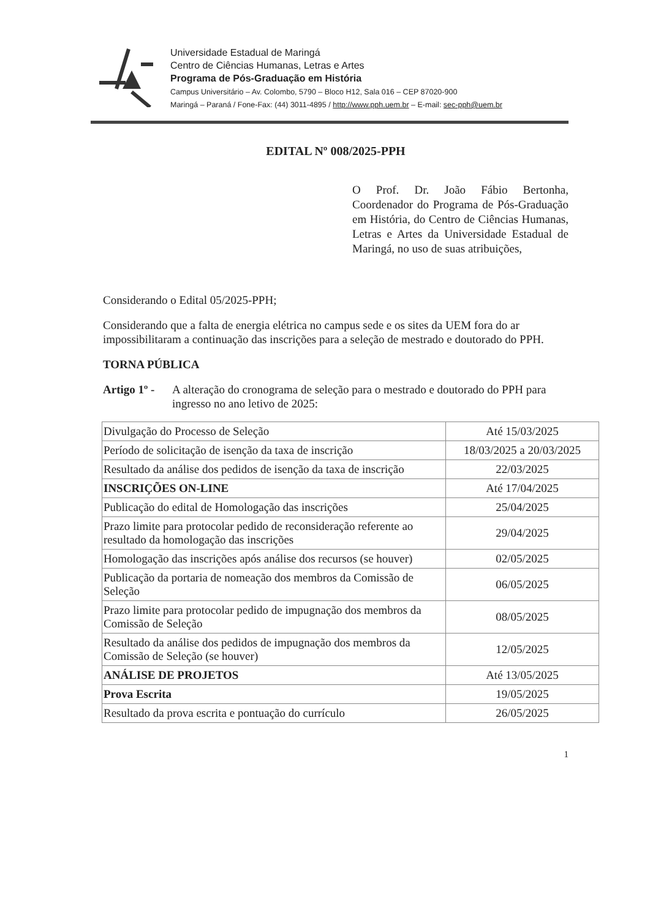Universidade Estadual de Maringá
Centro de Ciências Humanas, Letras e Artes
Programa de Pós-Graduação em História
Campus Universitário – Av. Colombo, 5790 – Bloco H12, Sala 016 – CEP 87020-900
Maringá – Paraná / Fone-Fax: (44) 3011-4895 / http://www.pph.uem.br – E-mail: sec-pph@uem.br
EDITAL Nº 008/2025-PPH
O Prof. Dr. João Fábio Bertonha, Coordenador do Programa de Pós-Graduação em História, do Centro de Ciências Humanas, Letras e Artes da Universidade Estadual de Maringá, no uso de suas atribuições,
Considerando o Edital 05/2025-PPH;
Considerando que a falta de energia elétrica no campus sede e os sites da UEM fora do ar impossibilitaram a continuação das inscrições para a seleção de mestrado e doutorado do PPH.
TORNA PÚBLICA
Artigo 1º - A alteração do cronograma de seleção para o mestrado e doutorado do PPH para ingresso no ano letivo de 2025:
| Divulgação do Processo de Seleção | Até 15/03/2025 |
| Período de solicitação de isenção da taxa de inscrição | 18/03/2025 a 20/03/2025 |
| Resultado da análise dos pedidos de isenção da taxa de inscrição | 22/03/2025 |
| INSCRIÇÕES ON-LINE | Até 17/04/2025 |
| Publicação do edital de Homologação das inscrições | 25/04/2025 |
| Prazo limite para protocolar pedido de reconsideração referente ao resultado da homologação das inscrições | 29/04/2025 |
| Homologação das inscrições após análise dos recursos (se houver) | 02/05/2025 |
| Publicação da portaria de nomeação dos membros da Comissão de Seleção | 06/05/2025 |
| Prazo limite para protocolar pedido de impugnação dos membros da Comissão de Seleção | 08/05/2025 |
| Resultado da análise dos pedidos de impugnação dos membros da Comissão de Seleção (se houver) | 12/05/2025 |
| ANÁLISE DE PROJETOS | Até 13/05/2025 |
| Prova Escrita | 19/05/2025 |
| Resultado da prova escrita e pontuação do currículo | 26/05/2025 |
1